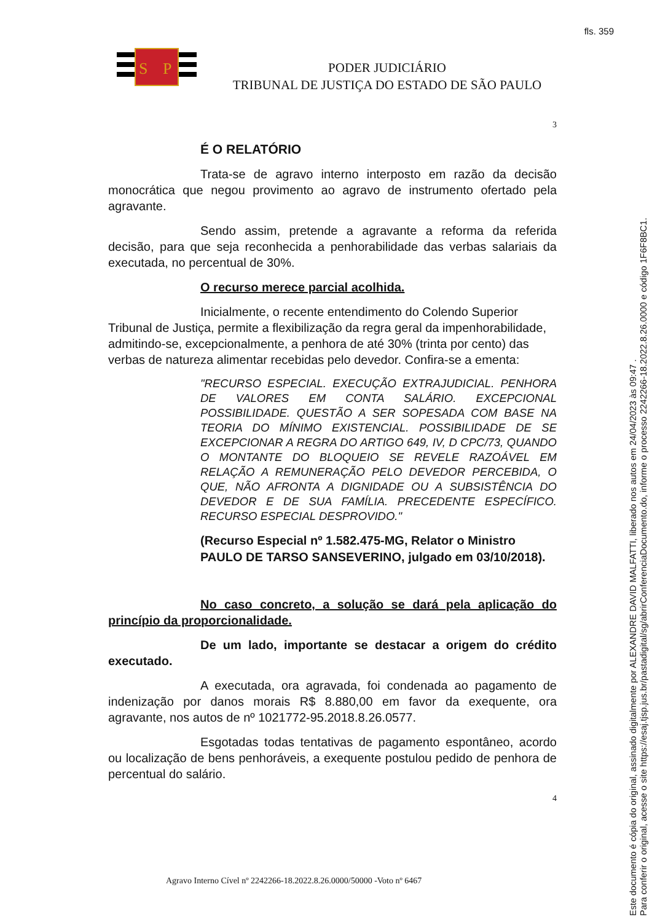fls. 359
S
P
PODER JUDICIÁRIO
TRIBUNAL DE JUSTIÇA DO ESTADO DE SÃO PAULO
3
É O RELATÓRIO
Trata-se de agravo interno interposto em razão da decisão monocrática que negou provimento ao agravo de instrumento ofertado pela agravante.
Sendo assim, pretende a agravante a reforma da referida decisão, para que seja reconhecida a penhorabilidade das verbas salariais da executada, no percentual de 30%.
O recurso merece parcial acolhida.
Inicialmente, o recente entendimento do Colendo Superior Tribunal de Justiça, permite a flexibilização da regra geral da impenhorabilidade, admitindo-se, excepcionalmente, a penhora de até 30% (trinta por cento) das verbas de natureza alimentar recebidas pelo devedor. Confira-se a ementa:
"RECURSO ESPECIAL. EXECUÇÃO EXTRAJUDICIAL. PENHORA DE VALORES EM CONTA SALÁRIO. EXCEPCIONAL POSSIBILIDADE. QUESTÃO A SER SOPESADA COM BASE NA TEORIA DO MÍNIMO EXISTENCIAL. POSSIBILIDADE DE SE EXCEPCIONAR A REGRA DO ARTIGO 649, IV, D CPC/73, QUANDO O MONTANTE DO BLOQUEIO SE REVELE RAZOÁVEL EM RELAÇÃO A REMUNERAÇÃO PELO DEVEDOR PERCEBIDA, O QUE, NÃO AFRONTA A DIGNIDADE OU A SUBSISTÊNCIA DO DEVEDOR E DE SUA FAMÍLIA. PRECEDENTE ESPECÍFICO. RECURSO ESPECIAL DESPROVIDO."
(Recurso Especial nº 1.582.475-MG, Relator o Ministro PAULO DE TARSO SANSEVERINO, julgado em 03/10/2018).
No caso concreto, a solução se dará pela aplicação do princípio da proporcionalidade.
De um lado, importante se destacar a origem do crédito executado.
A executada, ora agravada, foi condenada ao pagamento de indenização por danos morais R$ 8.880,00 em favor da exequente, ora agravante, nos autos de nº 1021772-95.2018.8.26.0577.
Esgotadas todas tentativas de pagamento espontâneo, acordo ou localização de bens penhoráveis, a exequente postulou pedido de penhora de percentual do salário.
4
Agravo Interno Cível nº 2242266-18.2022.8.26.0000/50000 -Voto nº 6467
Este documento é cópia do original, assinado digitalmente por ALEXANDRE DAVID MALFATTI, liberado nos autos em 24/04/2023 às 09:47 .
Para conferir o original, acesse o site https://esaj.tjsp.jus.br/pastadigital/sg/abrirConferenciaDocumento.do, informe o processo 2242266-18.2022.8.26.0000 e código 1F6F8BC1.